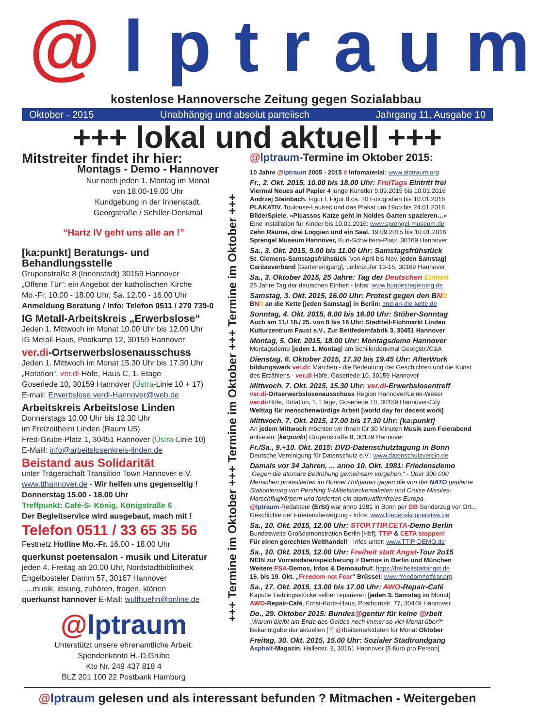@lptraum
kostenlose Hannoversche Zeitung gegen Sozialabbau
Oktober - 2015 Unabhängig und absolut parteiisch Jahrgang 11, Ausgabe 10
+++ lokal und aktuell +++
Mitstreiter findet ihr hier:
Montags - Demo - Hannover
Nur noch jeden 1. Montag im Monat
von 18.00-19.00 Uhr
Kundgebung in der Innenstadt,
Georgstraße / Schiller-Denkmal
“Hartz IV geht uns alle an !”
[ka:punkt] Beratungs- und Behandlungsstelle
Grupenstraße 8 (Innenstadt) 30159 Hannover
„Offene Tür“: ein Angebot der katholischen Kirche
Mo.-Fr. 10.00 - 18.00 Uhr, Sa. 12.00 - 16.00 Uhr
Anmeldung Beratung / Info: Telefon 0511 / 270 739-0
IG Metall-Arbeitskreis „Erwerbslose“
Jeden 1. Mittwoch im Monat 10.00 Uhr bis 12.00 Uhr
IG Metall-Haus, Postkamp 12, 30159 Hannover
ver.di-Ortserwerbslosenausschuss
Jeden 1. Mittwoch im Monat 15.30 Uhr bis 17.30 Uhr
„Rotation“, ver.di-Höfe, Haus C, 1. Etage
Goseriede 10, 30159 Hannover (Üstra-Linie 10 + 17)
E-mail: Erwerbslose.verdi-Hannover@web.de
Arbeitskreis Arbeitslose Linden
Donnerstags 10.00 Uhr bis 12.30 Uhr
im Freizeitheim Linden (Raum U5)
Fred-Grube-Platz 1, 30451 Hannover (Üstra-Linie 10)
E-Maill: info@arbeitslosenkreis-linden.de
Beistand aus Solidarität
unter Trägerschaft Transition Town Hannover e.V.
www.tthannover.de - Wir helfen uns gegenseitig !
Donnerstag 15.00 - 18.00 Uhr
Treffpunkt: Café-S- König, Königstraße 6
Der Begleitservice wird ausgebaut, mach mit !
Telefon 0511 / 33 65 35 56
Festnetz Hotline Mo.-Fr. 16.00 - 18.00 Uhr
querkunst poetensalon - musik und Literatur
jeden 4. Freitag ab 20.00 Uhr, Nordstadtbibliothek
Engelbosteler Damm 57, 30167 Hannover
.....musik, lesung, zuhören, fragen, klönen
querkunst hannover E-Mail: wulfhuehn@online.de
@lptraum
Unterstützt unsere ehrenamtliche Arbeit.
Spendenkonto H.-D.Grube
Kto Nr. 249 437 818 4
BLZ 201 100 22 Postbank Hamburg
+++ Termine im Oktober +++ Termine im Oktober +++ Termine im Oktober +++
@lptraum-Termine im Oktober 2015:
10 Jahre @lptraum 2005 - 2015 # Infomaterial: www.alptraum.org
Fr., 2. Okt. 2015, 10.00 bis 18.00 Uhr: FreiTags Eintritt frei
Viermal Neues auf Papier 4 junge Künstler 9.09.2015 bis 10.01.2016
Andrzej Steinbach. Figur I, Figur II ca. 20 Fotografien bis 10.01.2016
PLAKATIV. Toulouse-Lautrec und das Plakat um 19oo bis 24.01.2016
BilderSpiele. »Picassos Katze geht in Noldes Garten spazieren…«
Eine Installation für Kinder bis 10.01.2016: www.sprengel-museum.de
Zehn Räume, drei Loggien und ein Saal. 19.09.2015 bis 10.01.2016
Sprengel Museum Hannover, Kurt-Schwitters-Platz, 30169 Hannover
Sa., 3. Okt. 2015, 9.00 bis 11.00 Uhr: Samstagsfrühstück
St. Clemens-Samstagsfrühstück [von April bis Nov. jeden Samstag]
Caritasverband [Garteneingang], Leibnizufer 13-15, 30169 Hannover
Sa., 3. Oktober 2015, 25 Jahre: Tag der Deutschen Einheit
25 Jahre Tag der deutschen Einheit - Infos: www.bundesregierung.de
Samstag, 3. Okt. 2015, 16.00 Uhr: Protest gegen den BND
BND an die Kette [jeden Samstag] in Berlin: bnd-an-die-kette.de
Sonntag, 4. Okt. 2015, 8.00 bis 16.00 Uhr: Stöber-Sonntag
Auch am 11./ 18./ 25. von 8 bis 16 Uhr: Stadtteil-Flohmarkt Linden
Kulturzentrum Faust e.V., Zur Bettfedernfabrik 3, 30451 Hannover
Montag, 5. Okt. 2015, 18.00 Uhr: Montagsdemo Hannover
Montagsdemo [jeden 1. Montag] am Schillerdenkmal Georgstr./C&A
Dienstag, 6. Oktober 2015, 17.30 bis 19.45 Uhr: AfterWork
bildungswerk ver.di: Märchen - die Bedeutung der Geschichten und die Kunst des Erzählens - ver.di-Höfe, Goseriede 10, 30159 Hannover
Mittwoch, 7. Okt. 2015, 15.30 Uhr: ver.di-Erwerbslosentreff
ver.di-Ortserwerbslosenausschuss Region Hannover/Leine-Weser
ver.di-Höfe, Rotation, 1. Etage, Goseriede 10, 30159 Hannover-City
Welttag für menschenwürdige Arbeit [world day for decent work]
Mittwoch, 7. Okt. 2015, 17.00 bis 17.30 Uhr: [ka:punkt]
An jedem Mittwoch möchten wir Ihnen für 30 Minuten Musik zum Feierabend anbieten: [ka:punkt] Grupenstraße 8, 30159 Hannover
Fr./Sa., 9.+10. Okt. 2015: DVD-Datenschutztagung in Bonn
Deutsche Vereinigung für Datenschutz e.V.: www.datenschutzverein.de
Damals vor 34 Jahren, ... anno 10. Okt. 1981: Friedensdemo
„Gegen die atomare Bedrohung gemeinsam vorgehen.“ - Über 300.000 Menschen protestierten im Bonner Hofgarten gegen die von der NATO geplante Stationierung von Pershing II-Mittelstreckenraketen und Cruise Missiles-Marschflugkörpern und forderten ein atomwaffenfreies Europa.
@lptraum-Redakteur (ErSt) war anno 1981 in Bonn per DB-Sonderzug vor Ort...
Geschichte der Friedensbewegung - Infos: www.friedenskooperative.de
Sa., 10. Okt. 2015, 12.00 Uhr: STOP.TTIP.CETA-Demo Berlin
Bundesweite Großdemonstration Berlin [Hbf]: TTIP & CETA stoppen!
Für einen gerechten Welthandel! - Infos unter: www.TTIP-DEMO.de
Sa., 10. Okt. 2015, 12.00 Uhr: Freiheit statt Angst-Tour 2o15
NEIN zur Vorratsdatenspeicherung # Demos in Berlin und München
Weitere FSA-Demos, Infos & Demoaufruf: https://freiheitstattangst.de
16. bis 19. Okt. „Freedom not Fear“ Brüssel: www.freedomnotfear.org
Sa., 17. Okt. 2015, 13.00 bis 17.00 Uhr: AWO-Repair-Café
Kaputte Lieblingsstücke selber reparieren [jeden 3. Samstag im Monat]
AWO-Repair-Café, Ernst-Korte-Haus, Posthornstr. 77, 30449 Hannover
Do., 29. Oktober 2015: Bundes@gentur für keine @rbeit
„Warum bleibt am Ende des Geldes noch immer so viel Monat über?“
Bekanntgabe der aktuellen [?] @rbeitsmarktdaten für Monat Oktober
Freitag, 30. Okt. 2015, 15.00 Uhr: Sozialer Stadtrundgang
Asphalt-Magazin, Hallerstr. 3, 30161 Hannover [5 €uro pro Person]
@lptraum gelesen und als interessant befunden ? Mitmachen - Weitergeben